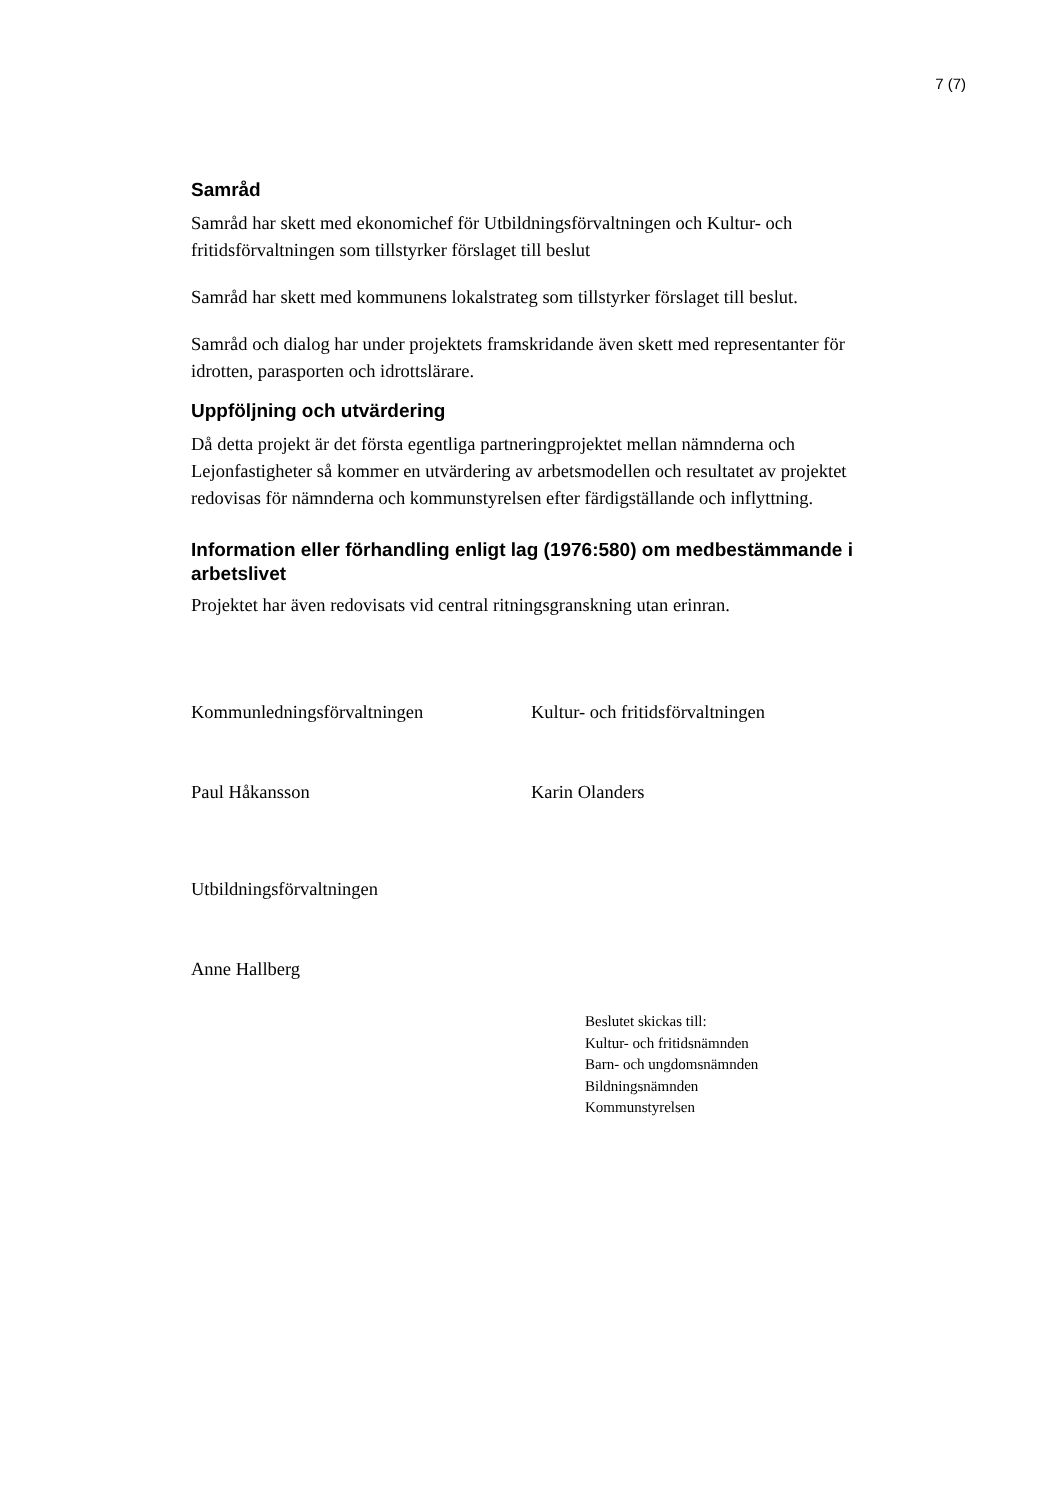7 (7)
Samråd
Samråd har skett med ekonomichef för Utbildningsförvaltningen och Kultur- och fritidsförvaltningen som tillstyrker förslaget till beslut
Samråd har skett med kommunens lokalstrateg som tillstyrker förslaget till beslut.
Samråd och dialog har under projektets framskridande även skett med representanter för idrotten, parasporten och idrottslärare.
Uppföljning och utvärdering
Då detta projekt är det första egentliga partneringprojektet mellan nämnderna och Lejonfastigheter så kommer en utvärdering av arbetsmodellen och resultatet av projektet redovisas för nämnderna och kommunstyrelsen efter färdigställande och inflyttning.
Information eller förhandling enligt lag (1976:580) om medbestämmande i arbetslivet
Projektet har även redovisats vid central ritningsgranskning utan erinran.
Kommunledningsförvaltningen Kultur- och fritidsförvaltningen
Paul Håkansson Karin Olanders
Utbildningsförvaltningen
Anne Hallberg
Beslutet skickas till:
Kultur- och fritidsnämnden
Barn- och ungdomsnämnden
Bildningsnämnden
Kommunstyrelsen